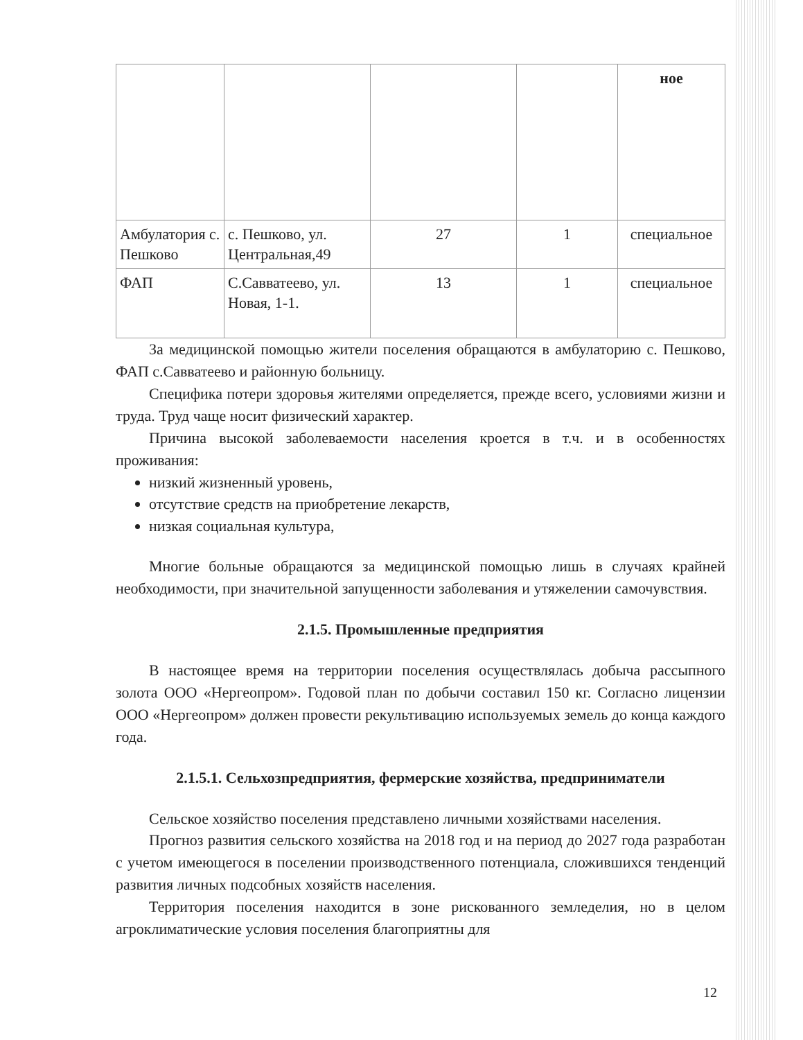| | | | | ное |
| Амбулатория с. Пешково | с. Пешково, ул. Центральная,49 | 27 | 1 | специальное |
| ФАП | С.Савватеево, ул. Новая, 1-1. | 13 | 1 | специальное |
За медицинской помощью жители поселения обращаются в амбулаторию с. Пешково, ФАП с.Савватеево и районную больницу.
Специфика потери здоровья жителями определяется, прежде всего, условиями жизни и труда. Труд чаще носит физический характер.
Причина высокой заболеваемости населения кроется в т.ч. и в особенностях проживания:
низкий жизненный уровень,
отсутствие средств на приобретение лекарств,
низкая социальная культура,
Многие больные обращаются за медицинской помощью лишь в случаях крайней необходимости, при значительной запущенности заболевания и утяжелении самочувствия.
2.1.5. Промышленные предприятия
В настоящее время на территории поселения осуществлялась добыча рассыпного золота ООО «Нергеопром». Годовой план по добычи составил 150 кг. Согласно лицензии ООО «Нергеопром» должен провести рекультивацию используемых земель до конца каждого года.
2.1.5.1. Сельхозпредприятия, фермерские хозяйства, предприниматели
Сельское хозяйство поселения представлено личными хозяйствами населения.
Прогноз развития сельского хозяйства на 2018 год и на период до 2027 года разработан с учетом имеющегося в поселении производственного потенциала, сложившихся тенденций развития личных подсобных хозяйств населения.
Территория поселения находится в зоне рискованного земледелия, но в целом агроклиматические условия поселения благоприятны для
12